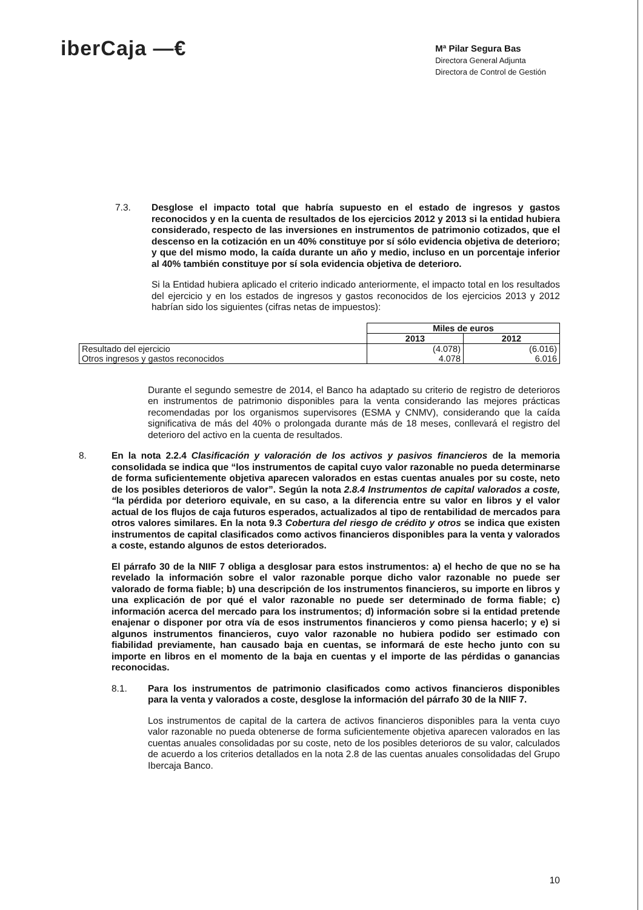iberCaja —€
Mª Pilar Segura Bas
Directora General Adjunta
Directora de Control de Gestión
7.3. Desglose el impacto total que habría supuesto en el estado de ingresos y gastos reconocidos y en la cuenta de resultados de los ejercicios 2012 y 2013 si la entidad hubiera considerado, respecto de las inversiones en instrumentos de patrimonio cotizados, que el descenso en la cotización en un 40% constituye por sí sólo evidencia objetiva de deterioro; y que del mismo modo, la caída durante un año y medio, incluso en un porcentaje inferior al 40% también constituye por sí sola evidencia objetiva de deterioro.
Si la Entidad hubiera aplicado el criterio indicado anteriormente, el impacto total en los resultados del ejercicio y en los estados de ingresos y gastos reconocidos de los ejercicios 2013 y 2012 habrían sido los siguientes (cifras netas de impuestos):
| | Miles de euros | |
| | 2013 | 2012 |
| Resultado del ejercicio | (4.078) | (6.016) |
| Otros ingresos y gastos reconocidos | 4.078 | 6.016 |
Durante el segundo semestre de 2014, el Banco ha adaptado su criterio de registro de deterioros en instrumentos de patrimonio disponibles para la venta considerando las mejores prácticas recomendadas por los organismos supervisores (ESMA y CNMV), considerando que la caída significativa de más del 40% o prolongada durante más de 18 meses, conllevará el registro del deterioro del activo en la cuenta de resultados.
8. En la nota 2.2.4 Clasificación y valoración de los activos y pasivos financieros de la memoria consolidada se indica que “los instrumentos de capital cuyo valor razonable no pueda determinarse de forma suficientemente objetiva aparecen valorados en estas cuentas anuales por su coste, neto de los posibles deterioros de valor”. Según la nota 2.8.4 Instrumentos de capital valorados a coste, “la pérdida por deterioro equivale, en su caso, a la diferencia entre su valor en libros y el valor actual de los flujos de caja futuros esperados, actualizados al tipo de rentabilidad de mercados para otros valores similares. En la nota 9.3 Cobertura del riesgo de crédito y otros se indica que existen instrumentos de capital clasificados como activos financieros disponibles para la venta y valorados a coste, estando algunos de estos deteriorados.
El párrafo 30 de la NIIF 7 obliga a desglosar para estos instrumentos: a) el hecho de que no se ha revelado la información sobre el valor razonable porque dicho valor razonable no puede ser valorado de forma fiable; b) una descripción de los instrumentos financieros, su importe en libros y una explicación de por qué el valor razonable no puede ser determinado de forma fiable; c) información acerca del mercado para los instrumentos; d) información sobre si la entidad pretende enajenar o disponer por otra vía de esos instrumentos financieros y como piensa hacerlo; y e) si algunos instrumentos financieros, cuyo valor razonable no hubiera podido ser estimado con fiabilidad previamente, han causado baja en cuentas, se informará de este hecho junto con su importe en libros en el momento de la baja en cuentas y el importe de las pérdidas o ganancias reconocidas.
8.1. Para los instrumentos de patrimonio clasificados como activos financieros disponibles para la venta y valorados a coste, desglose la información del párrafo 30 de la NIIF 7.
Los instrumentos de capital de la cartera de activos financieros disponibles para la venta cuyo valor razonable no pueda obtenerse de forma suficientemente objetiva aparecen valorados en las cuentas anuales consolidadas por su coste, neto de los posibles deterioros de su valor, calculados de acuerdo a los criterios detallados en la nota 2.8 de las cuentas anuales consolidadas del Grupo Ibercaja Banco.
10